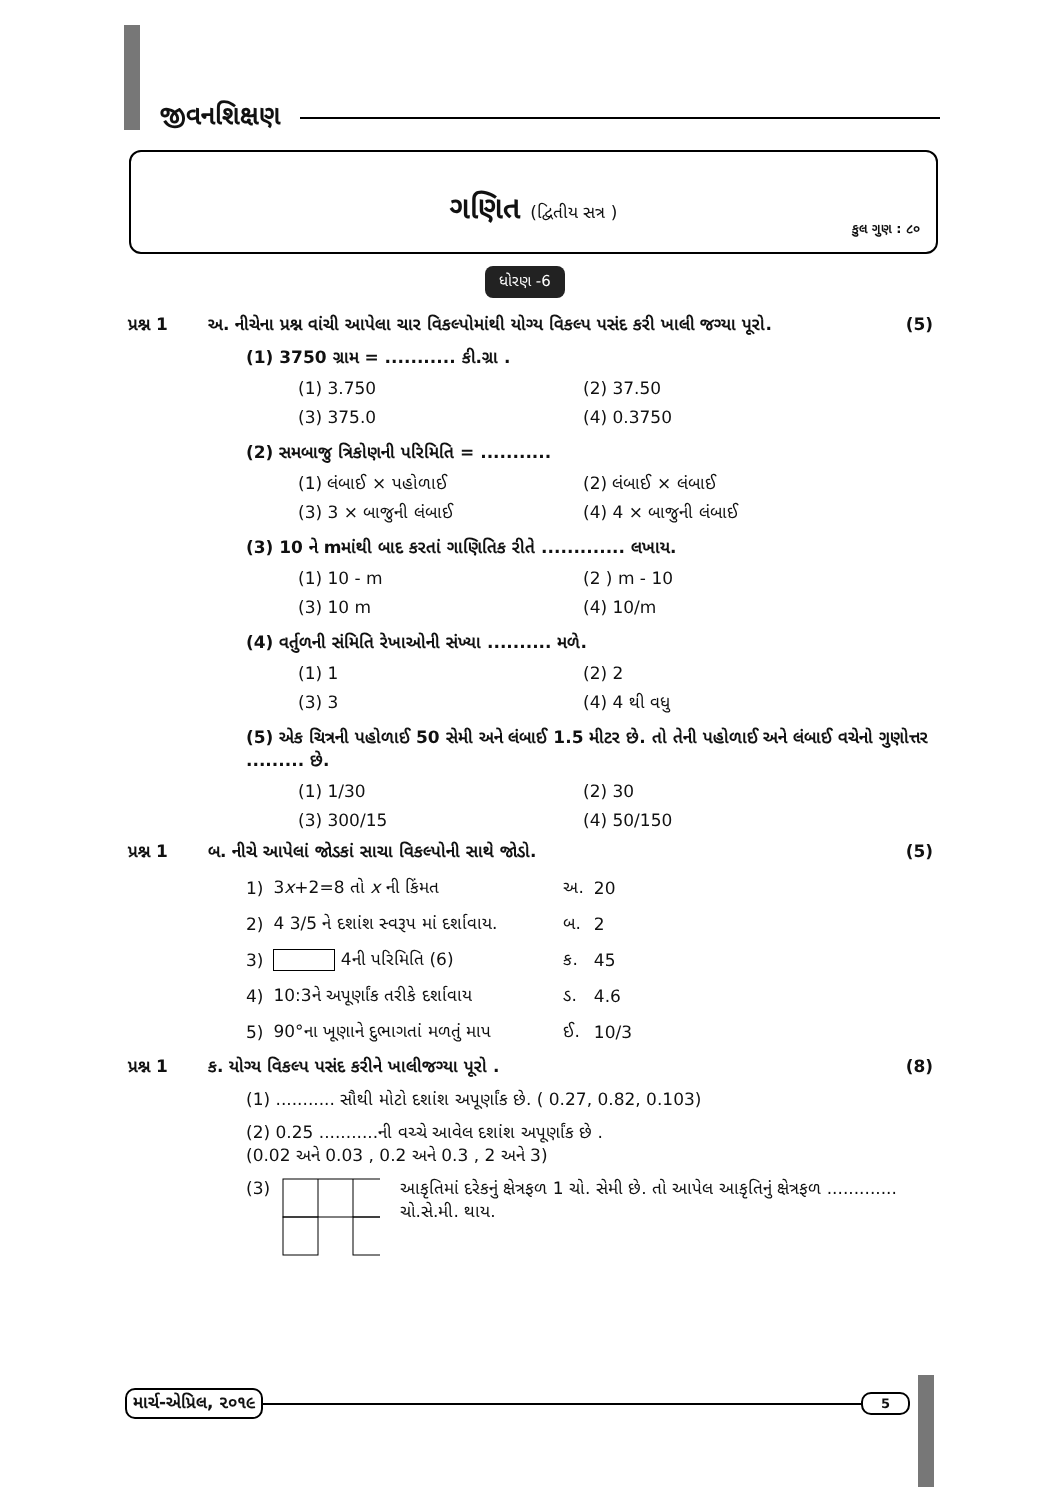જીવનશિક્ષણ
ગણિત (દ્વિતીય સત્ર )
કુલ ગુણ : ૮૦
ધોરણ -6
પ્રશ્ન 1 અ. નીચેના પ્રશ્ન વાંચી આપેલા ચાર વિકલ્પોમાંથી યોગ્ય વિકલ્પ પસંદ કરી ખાલી જગ્યા પૂરો. (5)
(1) 3750 ગ્રામ = ........... કી.ગ્રા .
(1) 3.750 (2) 37.50 (3) 375.0 (4) 0.3750
(2) સમબાજુ ત્રિકોણની પરિમિતિ = ...........
(1) લંબાઈ × પહોળાઈ (2) લંબાઈ × લંબાઈ (3) 3 × બાજુની લંબાઈ (4) 4 × બાજુની લંબાઈ
(3) 10 ને mમાંથી બાદ કરતાં ગાણિતિક રીતે ............. લખાય.
(1) 10 - m (2 ) m - 10 (3) 10 m (4) 10/m
(4) વર્તુળની સંમિતિ રેખાઓની સંખ્યા .......... મળે.
(1) 1 (2) 2 (3) 3 (4) 4 થી વધુ
(5) એક ચિત્રની પહોળાઈ 50 સેમી અને લંબાઈ 1.5 મીટર છે. તો તેની પહોળાઈ અને લંબાઈ વચેનો ગુણોત્તર ......... છે.
(1) 1/30 (2) 30 (3) 300/15 (4) 50/150
પ્રશ્ન 1 બ. નીચે આપેલાં જોડકાં સાચા વિકલ્પોની સાથે જોડો. (5)
| 1) | 3 x +2=8 તો x ની કિંમત | અ. | 20 |
| 2) | 4 3/5 ને દશાંશ સ્વરૂપ માં દર્શાવાય. | બ. | 2 |
| 3) | 4ની પરિમિતિ (6) | ક. | 45 |
| 4) | 10:3ને અપૂર્ણાંક તરીકે દર્શાવાય | ડ. | 4.6 |
| 5) | 90°ના ખૂણાને દુભાગતાં મળતું માપ | ઈ. | 10/3 |
પ્રશ્ન 1 ક. યોગ્ય વિકલ્પ પસંદ કરીને ખાલીજગ્યા પૂરો . (8)
(1) ........... સૌથી મોટો દશાંશ અપૂર્ણાંક છે. ( 0.27, 0.82, 0.103)
(2) 0.25 ...........ની વચ્ચે આવેલ દશાંશ અપૂર્ણાંક છે .
(0.02 અને 0.03 , 0.2 અને 0.3 , 2 અને 3)
(3) આકૃતિમાં દરેકનું ક્ષેત્રફળ 1 ચો. સેમી છે. તો આપેલ આકૃતિનું ક્ષેત્રફળ ............. ચો.સે.મી. થાય.
માર્ચ-એપ્રિલ, ૨૦૧૯
5